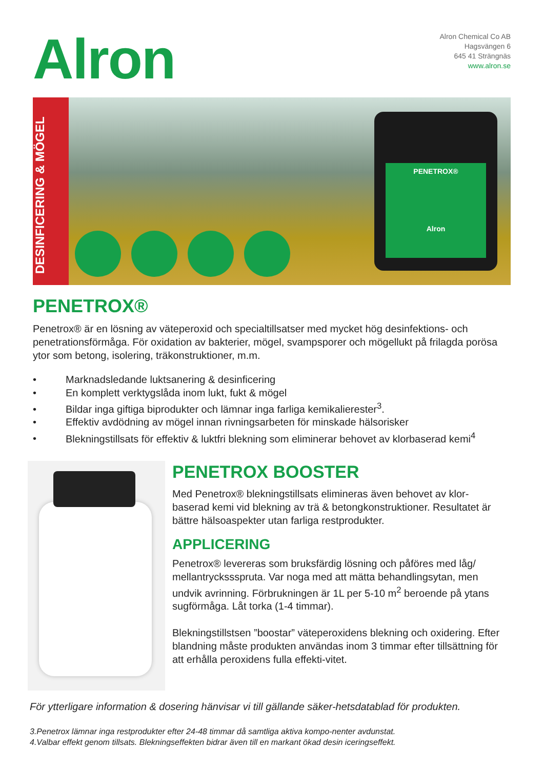Alron
Alron Chemical Co AB
Hagsvängen 6
645 41 Strängnäs
www.alron.se
DESINFICERING & MÖGEL
PENETROX®
Alron
PENETROX®
Penetrox® är en lösning av väteperoxid och specialtillsatser med mycket hög desinfektions- och penetrationsförmåga. För oxidation av bakterier, mögel, svampsporer och mögellukt på frilagda porösa ytor som betong, isolering, träkonstruktioner, m.m.
• Marknadsledande luktsanering & desinficering
• En komplett verktygslåda inom lukt, fukt & mögel
• Bildar inga giftiga biprodukter och lämnar inga farliga kemikalierester<sup>3</sup>.
• Effektiv avdödning av mögel innan rivningsarbeten för minskade hälsorisker
• Blekningstillsats för effektiv & luktfri blekning som eliminerar behovet av klorbaserad kemi<sup>4</sup>
PENETROX BOOSTER
Med Penetrox® blekningstillsats elimineras även behovet av klor-baserad kemi vid blekning av trä & betongkonstruktioner. Resultatet är bättre hälsoaspekter utan farliga restprodukter.
APPLICERING
Penetrox® levereras som bruksfärdig lösning och påföres med låg/ mellantryckssspruta. Var noga med att mätta behandlingsytan, men undvik avrinning. Förbrukningen är 1L per 5-10 m<sup>2</sup> beroende på ytans sugförmåga. Låt torka (1-4 timmar).
Blekningstillstsen ”boostar” väteperoxidens blekning och oxidering. Efter blandning måste produkten användas inom 3 timmar efter tillsättning för att erhålla peroxidens fulla effekti-vitet.
För ytterligare information & dosering hänvisar vi till gällande säker-hetsdatablad för produkten.
3.Penetrox lämnar inga restprodukter efter 24-48 timmar då samtliga aktiva kompo-nenter avdunstat.
4.Valbar effekt genom tillsats. Blekningseffekten bidrar även till en markant ökad desin iceringseffekt.